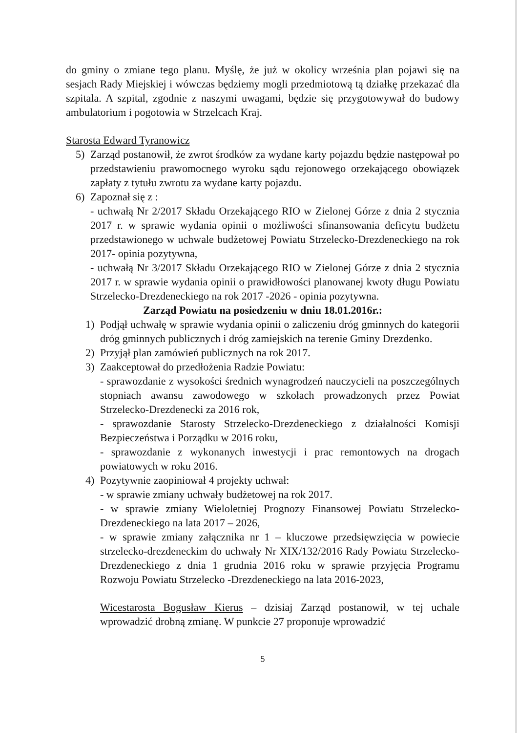do gminy o zmiane tego planu. Myślę, że już w okolicy września plan pojawi się na sesjach Rady Miejskiej i wówczas będziemy mogli przedmiotową tą działkę przekazać dla szpitala. A szpital, zgodnie z naszymi uwagami, będzie się przygotowywał do budowy ambulatorium i pogotowia w Strzelcach Kraj.
Starosta Edward Tyranowicz
5) Zarząd postanowił, że zwrot środków za wydane karty pojazdu będzie następował po przedstawieniu prawomocnego wyroku sądu rejonowego orzekającego obowiązek zapłaty z tytułu zwrotu za wydane karty pojazdu.
6) Zapoznał się z :
- uchwałą Nr 2/2017 Składu Orzekającego RIO w Zielonej Górze z dnia 2 stycznia 2017 r. w sprawie wydania opinii o możliwości sfinansowania deficytu budżetu przedstawionego w uchwale budżetowej Powiatu Strzelecko-Drezdeneckiego na rok 2017- opinia pozytywna,
- uchwałą Nr 3/2017 Składu Orzekającego RIO w Zielonej Górze z dnia 2 stycznia 2017 r. w sprawie wydania opinii o prawidłowości planowanej kwoty długu Powiatu Strzelecko-Drezdeneckiego na rok 2017 -2026 - opinia pozytywna.
Zarząd Powiatu na posiedzeniu w dniu 18.01.2016r.:
1) Podjął uchwałę w sprawie wydania opinii o zaliczeniu dróg gminnych do kategorii dróg gminnych publicznych i dróg zamiejskich na terenie Gminy Drezdenko.
2) Przyjął plan zamówień publicznych na rok 2017.
3) Zaakceptował do przedłożenia Radzie Powiatu:
- sprawozdanie z wysokości średnich wynagrodzeń nauczycieli na poszczególnych stopniach awansu zawodowego w szkołach prowadzonych przez Powiat Strzelecko-Drezdenecki za 2016 rok,
- sprawozdanie Starosty Strzelecko-Drezdeneckiego z działalności Komisji Bezpieczeństwa i Porządku w 2016 roku,
- sprawozdanie z wykonanych inwestycji i prac remontowych na drogach powiatowych w roku 2016.
4) Pozytywnie zaopiniował 4 projekty uchwał:
- w sprawie zmiany uchwały budżetowej na rok 2017.
- w sprawie zmiany Wieloletniej Prognozy Finansowej Powiatu Strzelecko-Drezdeneckiego na lata 2017 – 2026,
- w sprawie zmiany załącznika nr 1 – kluczowe przedsięwzięcia w powiecie strzelecko-drezdeneckim do uchwały Nr XIX/132/2016 Rady Powiatu Strzelecko-Drezdeneckiego z dnia 1 grudnia 2016 roku w sprawie przyjęcia Programu Rozwoju Powiatu Strzelecko -Drezdeneckiego na lata 2016-2023,
Wicestarosta Bogusław Kierus – dzisiaj Zarząd postanowił, w tej uchale wprowadzić drobną zmianę. W punkcie 27 proponuje wprowadzić
5